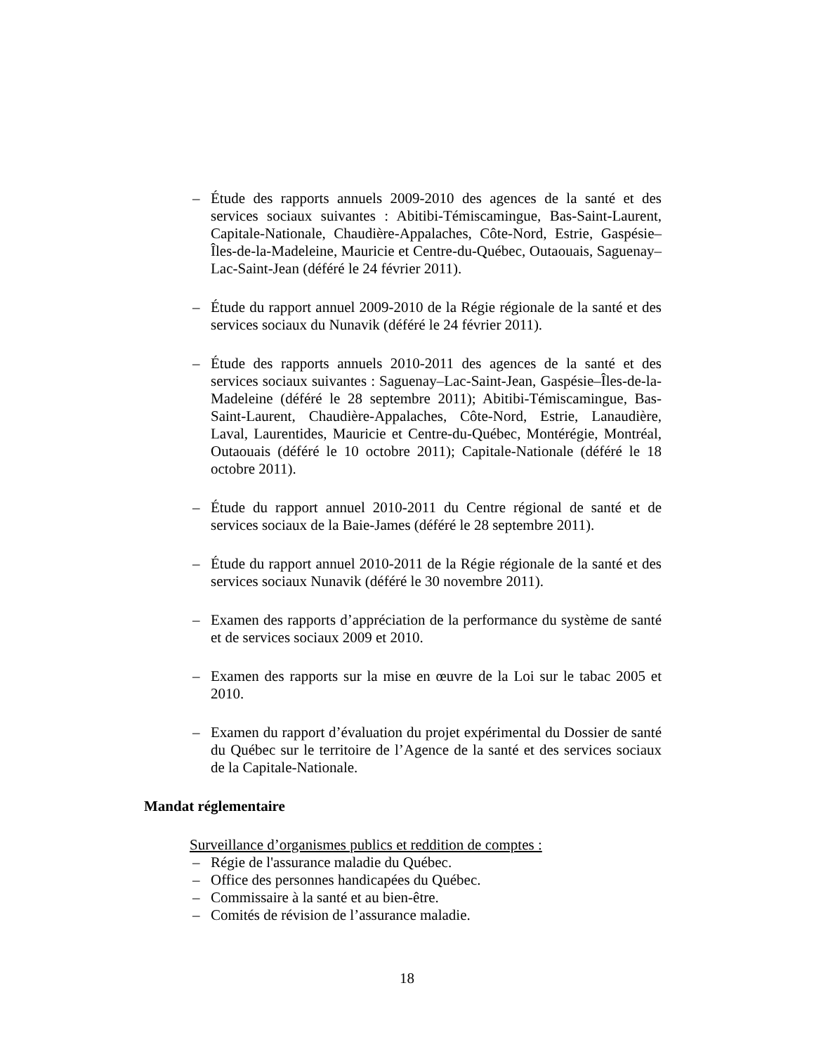– Étude des rapports annuels 2009-2010 des agences de la santé et des services sociaux suivantes : Abitibi-Témiscamingue, Bas-Saint-Laurent, Capitale-Nationale, Chaudière-Appalaches, Côte-Nord, Estrie, Gaspésie–Îles-de-la-Madeleine, Mauricie et Centre-du-Québec, Outaouais, Saguenay–Lac-Saint-Jean (déféré le 24 février 2011).
– Étude du rapport annuel 2009-2010 de la Régie régionale de la santé et des services sociaux du Nunavik (déféré le 24 février 2011).
– Étude des rapports annuels 2010-2011 des agences de la santé et des services sociaux suivantes : Saguenay–Lac-Saint-Jean, Gaspésie–Îles-de-la-Madeleine (déféré le 28 septembre 2011); Abitibi-Témiscamingue, Bas-Saint-Laurent, Chaudière-Appalaches, Côte-Nord, Estrie, Lanaudière, Laval, Laurentides, Mauricie et Centre-du-Québec, Montérégie, Montréal, Outaouais (déféré le 10 octobre 2011); Capitale-Nationale (déféré le 18 octobre 2011).
– Étude du rapport annuel 2010-2011 du Centre régional de santé et de services sociaux de la Baie-James (déféré le 28 septembre 2011).
– Étude du rapport annuel 2010-2011 de la Régie régionale de la santé et des services sociaux Nunavik (déféré le 30 novembre 2011).
– Examen des rapports d’appréciation de la performance du système de santé et de services sociaux 2009 et 2010.
– Examen des rapports sur la mise en œuvre de la Loi sur le tabac 2005 et 2010.
– Examen du rapport d’évaluation du projet expérimental du Dossier de santé du Québec sur le territoire de l’Agence de la santé et des services sociaux de la Capitale-Nationale.
Mandat réglementaire
Surveillance d’organismes publics et reddition de comptes :
– Régie de l'assurance maladie du Québec.
– Office des personnes handicapées du Québec.
– Commissaire à la santé et au bien-être.
– Comités de révision de l’assurance maladie.
18